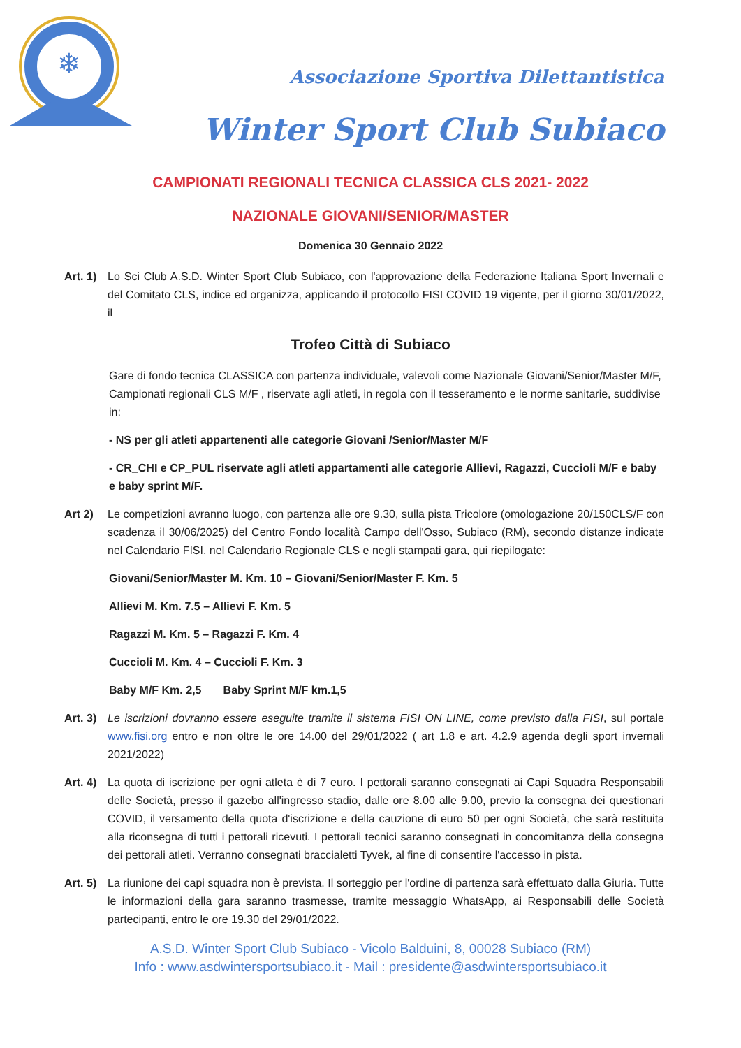❄
Associazione Sportiva Dilettantistica
Winter Sport Club Subiaco
CAMPIONATI REGIONALI TECNICA CLASSICA CLS 2021- 2022
NAZIONALE GIOVANI/SENIOR/MASTER
Domenica 30 Gennaio 2022
Art. 1)
Lo Sci Club A.S.D. Winter Sport Club Subiaco, con l'approvazione della Federazione Italiana Sport Invernali e del Comitato CLS, indice ed organizza, applicando il protocollo FISI COVID 19 vigente, per il giorno 30/01/2022, il
Trofeo Città di Subiaco
Gare di fondo tecnica CLASSICA con partenza individuale, valevoli come Nazionale Giovani/Senior/Master M/F, Campionati regionali CLS M/F , riservate agli atleti, in regola con il tesseramento e le norme sanitarie, suddivise in:
- NS per gli atleti appartenenti alle categorie Giovani /Senior/Master M/F
- CR_CHI e CP_PUL riservate agli atleti appartamenti alle categorie Allievi, Ragazzi, Cuccioli M/F e baby e baby sprint M/F.
Art 2) Le competizioni avranno luogo, con partenza alle ore 9.30, sulla pista Tricolore (omologazione 20/150CLS/F con scadenza il 30/06/2025) del Centro Fondo località Campo dell'Osso, Subiaco (RM), secondo distanze indicate nel Calendario FISI, nel Calendario Regionale CLS e negli stampati gara, qui riepilogate:
Giovani/Senior/Master M. Km. 10 – Giovani/Senior/Master F. Km. 5
Allievi M. Km. 7.5 – Allievi F. Km. 5
Ragazzi M. Km. 5 – Ragazzi F. Km. 4
Cuccioli M. Km. 4 – Cuccioli F. Km. 3
Baby M/F Km. 2,5 Baby Sprint M/F km.1,5
Art. 3)
Le iscrizioni dovranno essere eseguite tramite il sistema FISI ON LINE, come previsto dalla FISI, sul portale www.fisi.org entro e non oltre le ore 14.00 del 29/01/2022 ( art 1.8 e art. 4.2.9 agenda degli sport invernali 2021/2022)
Art. 4)
La quota di iscrizione per ogni atleta è di 7 euro. I pettorali saranno consegnati ai Capi Squadra Responsabili delle Società, presso il gazebo all'ingresso stadio, dalle ore 8.00 alle 9.00, previo la consegna dei questionari COVID, il versamento della quota d'iscrizione e della cauzione di euro 50 per ogni Società, che sarà restituita alla riconsegna di tutti i pettorali ricevuti. I pettorali tecnici saranno consegnati in concomitanza della consegna dei pettorali atleti. Verranno consegnati braccialetti Tyvek, al fine di consentire l'accesso in pista.
Art. 5)
La riunione dei capi squadra non è prevista. Il sorteggio per l'ordine di partenza sarà effettuato dalla Giuria. Tutte le informazioni della gara saranno trasmesse, tramite messaggio WhatsApp, ai Responsabili delle Società partecipanti, entro le ore 19.30 del 29/01/2022.
A.S.D. Winter Sport Club Subiaco - Vicolo Balduini, 8, 00028 Subiaco (RM)
Info : www.asdwintersportsubiaco.it - Mail : presidente@asdwintersportsubiaco.it